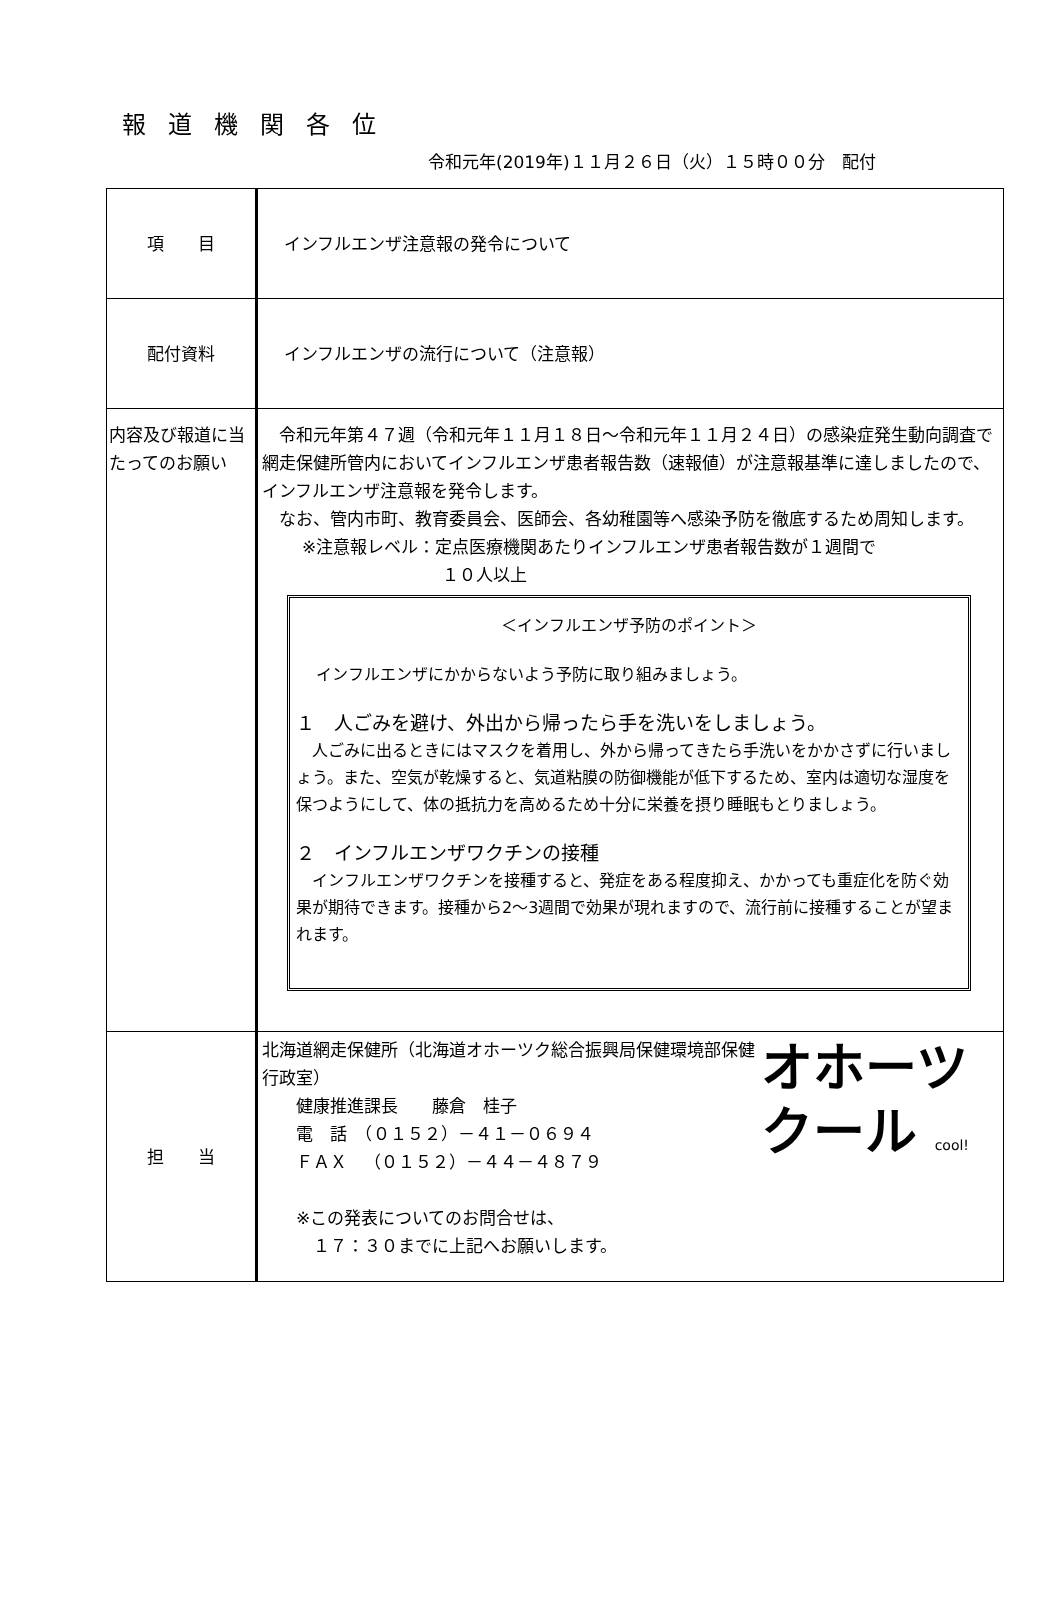報道機関各位
令和元年(2019年)１１月２６日（火）１５時００分　配付
| 項 目 | インフルエンザ注意報の発令について |
| 配付資料 | インフルエンザの流行について（注意報） |
| 内容及び報道に当たってのお願い | 令和元年第４７週（令和元年１１月１８日～令和元年１１月２４日）の感染症発生動向調査で網走保健所管内においてインフルエンザ患者報告数（速報値）が注意報基準に達しましたので、インフルエンザ注意報を発令します。 なお、管内市町、教育委員会、医師会、各幼稚園等へ感染予防を徹底するため周知します。 ※注意報レベル：定点医療機関あたりインフルエンザ患者報告数が１週間で １０人以上 ＜インフルエンザ予防のポイント＞ インフルエンザにかからないよう予防に取り組みましょう。 １ 人ごみを避け、外出から帰ったら手を洗いをしましょう。 人ごみに出るときにはマスクを着用し、外から帰ってきたら手洗いをかかさずに行いましょう。また、空気が乾燥すると、気道粘膜の防御機能が低下するため、室内は適切な湿度を保つようにして、体の抵抗力を高めるため十分に栄養を摂り睡眠もとりましょう。 ２ インフルエンザワクチンの接種 インフルエンザワクチンを接種すると、発症をある程度抑え、かかっても重症化を防ぐ効果が期待できます。接種から2～3週間で効果が現れますので、流行前に接種することが望まれます。 |
| 担 当 | オホーツ クール cool! 北海道網走保健所（北海道オホーツク総合振興局保健環境部保健行政室） 健康推進課長 藤倉 桂子 電 話 （０１５２）－４１－０６９４ ＦＡＸ （０１５２）－４４－４８７９ ※この発表についてのお問合せは、 １７：３０までに上記へお願いします。 |